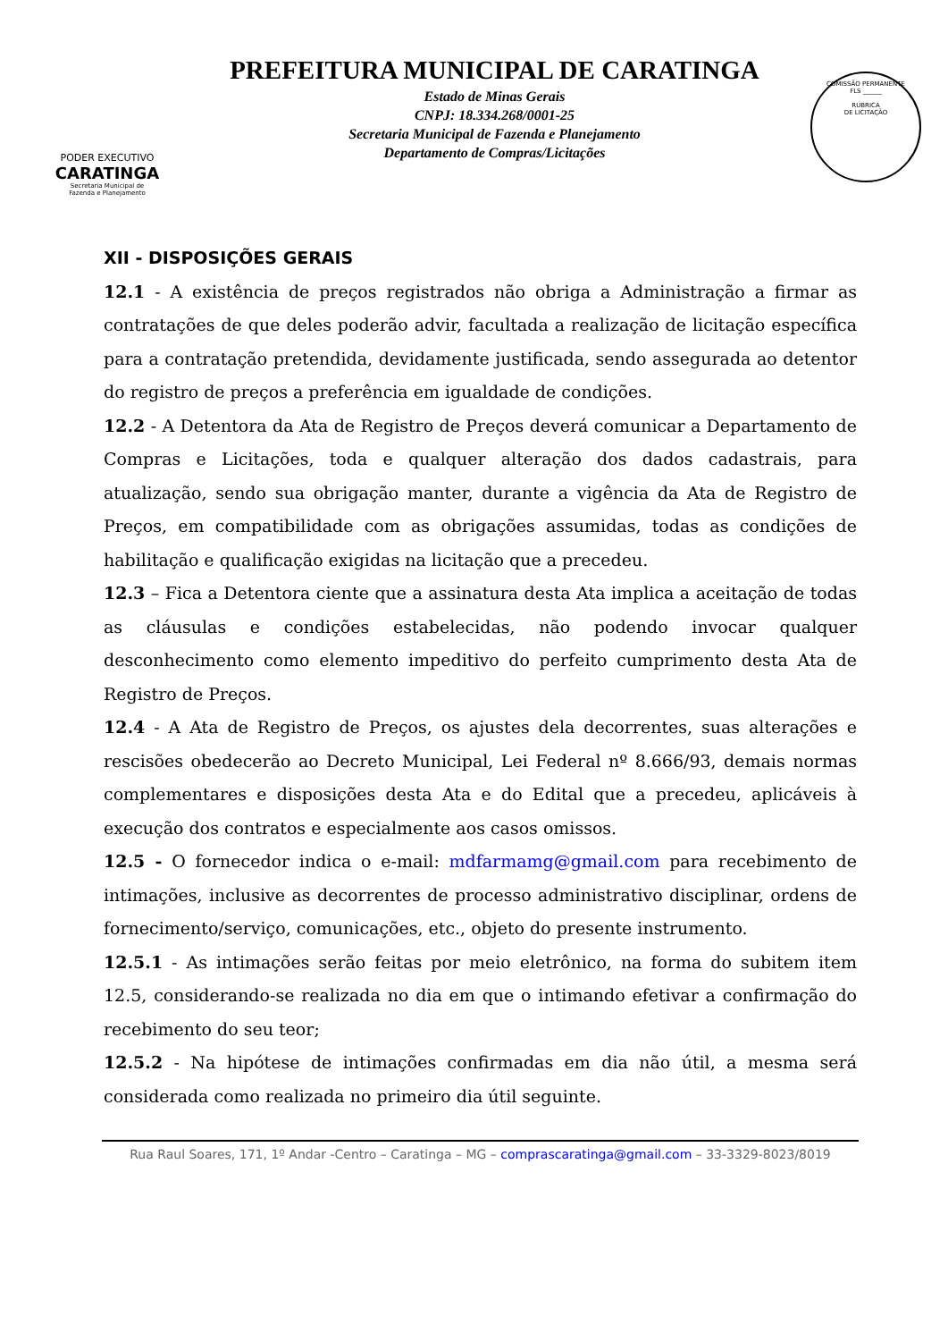PODER EXECUTIVO
CARATINGA
Secretaria Municipal de
Fazenda e Planejamento
PREFEITURA MUNICIPAL DE CARATINGA
Estado de Minas Gerais
CNPJ: 18.334.268/0001-25
Secretaria Municipal de Fazenda e Planejamento
Departamento de Compras/Licitações
COMISSÃO PERMANENTE
FLS ______
RUBRICA
DE LICITAÇÃO
XII - DISPOSIÇÕES GERAIS
12.1 - A existência de preços registrados não obriga a Administração a firmar as contratações de que deles poderão advir, facultada a realização de licitação específica para a contratação pretendida, devidamente justificada, sendo assegurada ao detentor do registro de preços a preferência em igualdade de condições.
12.2 - A Detentora da Ata de Registro de Preços deverá comunicar a Departamento de Compras e Licitações, toda e qualquer alteração dos dados cadastrais, para atualização, sendo sua obrigação manter, durante a vigência da Ata de Registro de Preços, em compatibilidade com as obrigações assumidas, todas as condições de habilitação e qualificação exigidas na licitação que a precedeu.
12.3 – Fica a Detentora ciente que a assinatura desta Ata implica a aceitação de todas as cláusulas e condições estabelecidas, não podendo invocar qualquer desconhecimento como elemento impeditivo do perfeito cumprimento desta Ata de Registro de Preços.
12.4 - A Ata de Registro de Preços, os ajustes dela decorrentes, suas alterações e rescisões obedecerão ao Decreto Municipal, Lei Federal nº 8.666/93, demais normas complementares e disposições desta Ata e do Edital que a precedeu, aplicáveis à execução dos contratos e especialmente aos casos omissos.
12.5 - O fornecedor indica o e-mail: mdfarmamg@gmail.com para recebimento de intimações, inclusive as decorrentes de processo administrativo disciplinar, ordens de fornecimento/serviço, comunicações, etc., objeto do presente instrumento.
12.5.1 - As intimações serão feitas por meio eletrônico, na forma do subitem item 12.5, considerando-se realizada no dia em que o intimando efetivar a confirmação do recebimento do seu teor;
12.5.2 - Na hipótese de intimações confirmadas em dia não útil, a mesma será considerada como realizada no primeiro dia útil seguinte.
Rua Raul Soares, 171, 1º Andar -Centro – Caratinga – MG – comprascaratinga@gmail.com – 33-3329-8023/8019